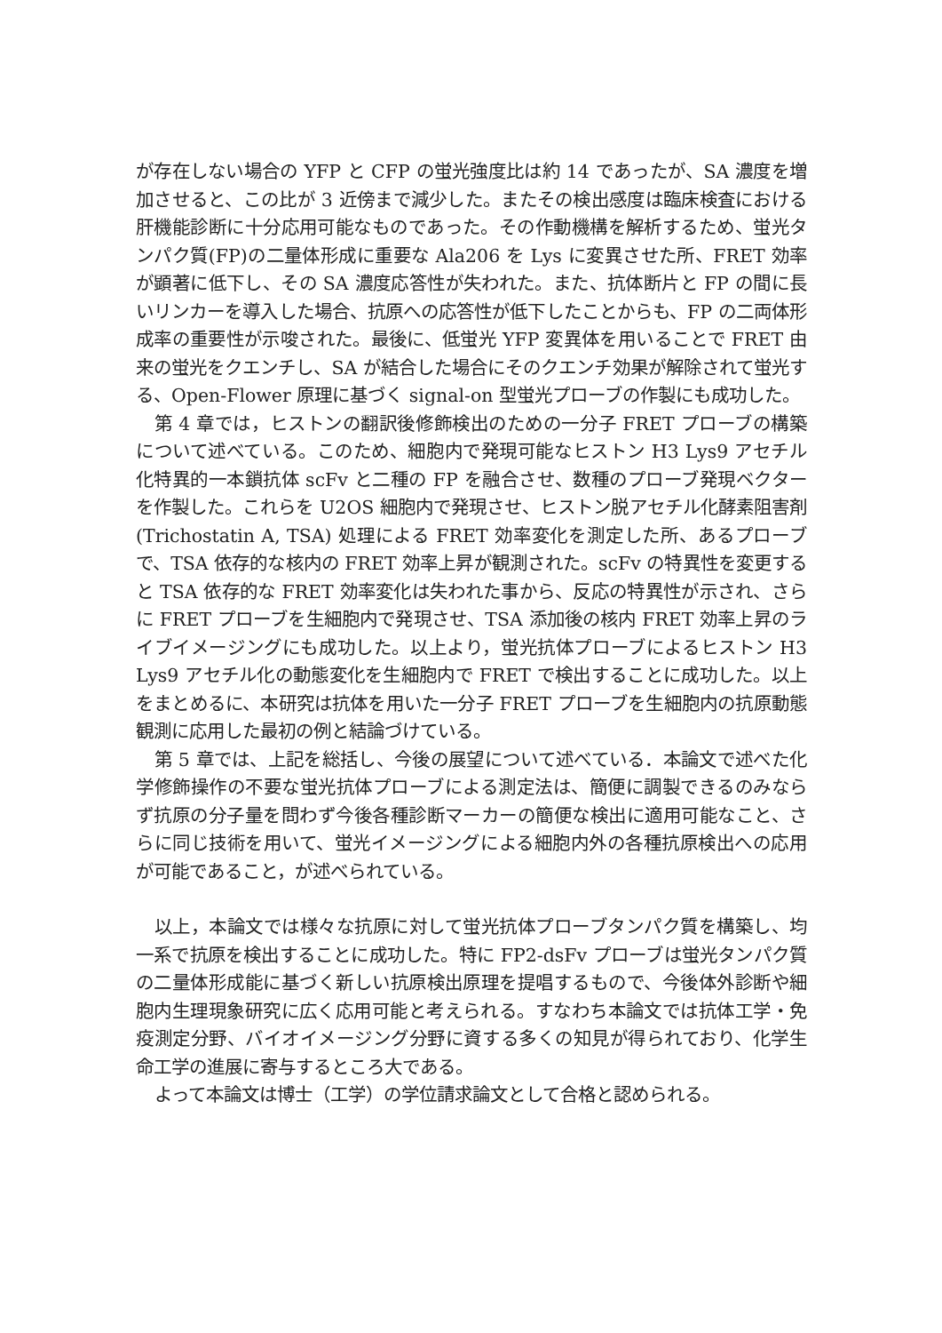が存在しない場合の YFP と CFP の蛍光強度比は約 14 であったが、SA 濃度を増加させると、この比が 3 近傍まで減少した。またその検出感度は臨床検査における肝機能診断に十分応用可能なものであった。その作動機構を解析するため、蛍光タンパク質(FP)の二量体形成に重要な Ala206 を Lys に変異させた所、FRET 効率が顕著に低下し、その SA 濃度応答性が失われた。また、抗体断片と FP の間に長いリンカーを導入した場合、抗原への応答性が低下したことからも、FP の二両体形成率の重要性が示唆された。最後に、低蛍光 YFP 変異体を用いることで FRET 由来の蛍光をクエンチし、SA が結合した場合にそのクエンチ効果が解除されて蛍光する、Open-Flower 原理に基づく signal-on 型蛍光プローブの作製にも成功した。
第 4 章では，ヒストンの翻訳後修飾検出のための一分子 FRET プローブの構築について述べている。このため、細胞内で発現可能なヒストン H3 Lys9 アセチル化特異的一本鎖抗体 scFv と二種の FP を融合させ、数種のプローブ発現ベクターを作製した。これらを U2OS 細胞内で発現させ、ヒストン脱アセチル化酵素阻害剤 (Trichostatin A, TSA) 処理による FRET 効率変化を測定した所、あるプローブで、TSA 依存的な核内の FRET 効率上昇が観測された。scFv の特異性を変更すると TSA 依存的な FRET 効率変化は失われた事から、反応の特異性が示され、さらに FRET プローブを生細胞内で発現させ、TSA 添加後の核内 FRET 効率上昇のライブイメージングにも成功した。以上より，蛍光抗体プローブによるヒストン H3 Lys9 アセチル化の動態変化を生細胞内で FRET で検出することに成功した。以上をまとめるに、本研究は抗体を用いた一分子 FRET プローブを生細胞内の抗原動態観測に応用した最初の例と結論づけている。
第 5 章では、上記を総括し、今後の展望について述べている．本論文で述べた化学修飾操作の不要な蛍光抗体プローブによる測定法は、簡便に調製できるのみならず抗原の分子量を問わず今後各種診断マーカーの簡便な検出に適用可能なこと、さらに同じ技術を用いて、蛍光イメージングによる細胞内外の各種抗原検出への応用が可能であること，が述べられている。
以上，本論文では様々な抗原に対して蛍光抗体プローブタンパク質を構築し、均一系で抗原を検出することに成功した。特に FP2-dsFv プローブは蛍光タンパク質の二量体形成能に基づく新しい抗原検出原理を提唱するもので、今後体外診断や細胞内生理現象研究に広く応用可能と考えられる。すなわち本論文では抗体工学・免疫測定分野、バイオイメージング分野に資する多くの知見が得られており、化学生命工学の進展に寄与するところ大である。
よって本論文は博士（工学）の学位請求論文として合格と認められる。